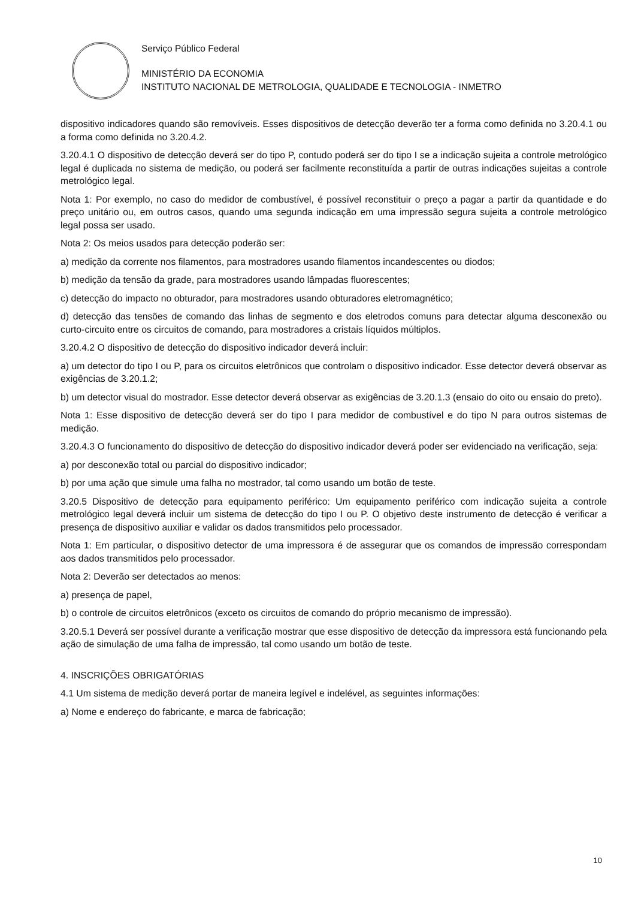Serviço Público Federal
MINISTÉRIO DA ECONOMIA
INSTITUTO NACIONAL DE METROLOGIA, QUALIDADE E TECNOLOGIA - INMETRO
dispositivo indicadores quando são removíveis. Esses dispositivos de detecção deverão ter a forma como definida no 3.20.4.1 ou a forma como definida no 3.20.4.2.
3.20.4.1 O dispositivo de detecção deverá ser do tipo P, contudo poderá ser do tipo I se a indicação sujeita a controle metrológico legal é duplicada no sistema de medição, ou poderá ser facilmente reconstituída a partir de outras indicações sujeitas a controle metrológico legal.
Nota 1: Por exemplo, no caso do medidor de combustível, é possível reconstituir o preço a pagar a partir da quantidade e do preço unitário ou, em outros casos, quando uma segunda indicação em uma impressão segura sujeita a controle metrológico legal possa ser usado.
Nota 2: Os meios usados para detecção poderão ser:
a) medição da corrente nos filamentos, para mostradores usando filamentos incandescentes ou diodos;
b) medição da tensão da grade, para mostradores usando lâmpadas fluorescentes;
c) detecção do impacto no obturador, para mostradores usando obturadores eletromagnético;
d) detecção das tensões de comando das linhas de segmento e dos eletrodos comuns para detectar alguma desconexão ou curto-circuito entre os circuitos de comando, para mostradores a cristais líquidos múltiplos.
3.20.4.2 O dispositivo de detecção do dispositivo indicador deverá incluir:
a) um detector do tipo I ou P, para os circuitos eletrônicos que controlam o dispositivo indicador. Esse detector deverá observar as exigências de 3.20.1.2;
b) um detector visual do mostrador. Esse detector deverá observar as exigências de 3.20.1.3 (ensaio do oito ou ensaio do preto).
Nota 1: Esse dispositivo de detecção deverá ser do tipo I para medidor de combustível e do tipo N para outros sistemas de medição.
3.20.4.3 O funcionamento do dispositivo de detecção do dispositivo indicador deverá poder ser evidenciado na verificação, seja:
a) por desconexão total ou parcial do dispositivo indicador;
b) por uma ação que simule uma falha no mostrador, tal como usando um botão de teste.
3.20.5 Dispositivo de detecção para equipamento periférico: Um equipamento periférico com indicação sujeita a controle metrológico legal deverá incluir um sistema de detecção do tipo I ou P. O objetivo deste instrumento de detecção é verificar a presença de dispositivo auxiliar e validar os dados transmitidos pelo processador.
Nota 1: Em particular, o dispositivo detector de uma impressora é de assegurar que os comandos de impressão correspondam aos dados transmitidos pelo processador.
Nota 2: Deverão ser detectados ao menos:
a) presença de papel,
b) o controle de circuitos eletrônicos (exceto os circuitos de comando do próprio mecanismo de impressão).
3.20.5.1 Deverá ser possível durante a verificação mostrar que esse dispositivo de detecção da impressora está funcionando pela ação de simulação de uma falha de impressão, tal como usando um botão de teste.
4. INSCRIÇÕES OBRIGATÓRIAS
4.1 Um sistema de medição deverá portar de maneira legível e indelével, as seguintes informações:
a) Nome e endereço do fabricante, e marca de fabricação;
10